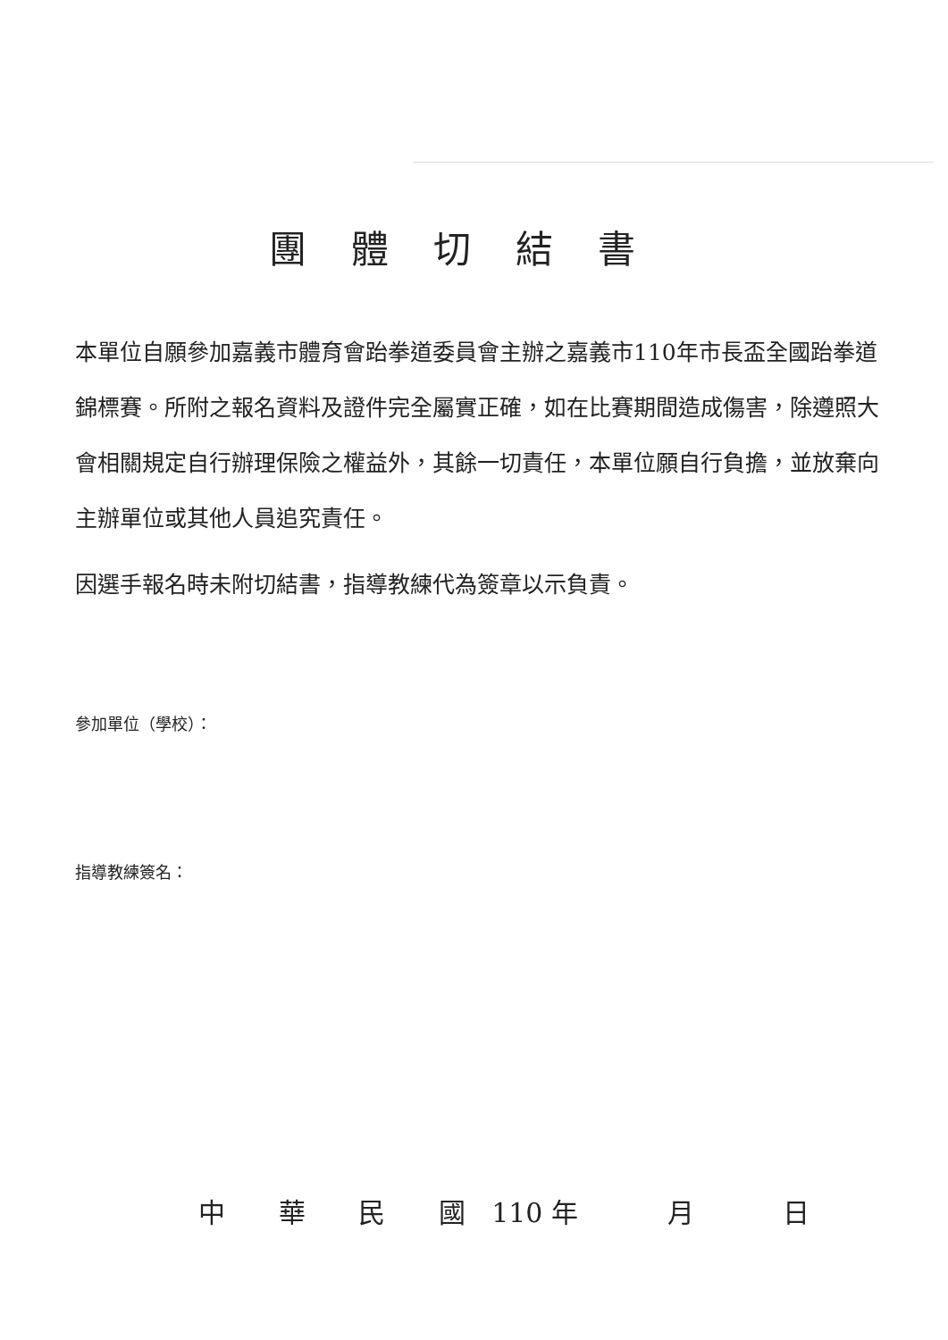團體切結書
本單位自願參加嘉義市體育會跆拳道委員會主辦之嘉義市110年市長盃全國跆拳道錦標賽。所附之報名資料及證件完全屬實正確，如在比賽期間造成傷害，除遵照大會相關規定自行辦理保險之權益外，其餘一切責任，本單位願自行負擔，並放棄向主辦單位或其他人員追究責任。
因選手報名時未附切結書，指導教練代為簽章以示負責。
參加單位（學校）：
指導教練簽名：
中 華 民 國 110 年 月 日